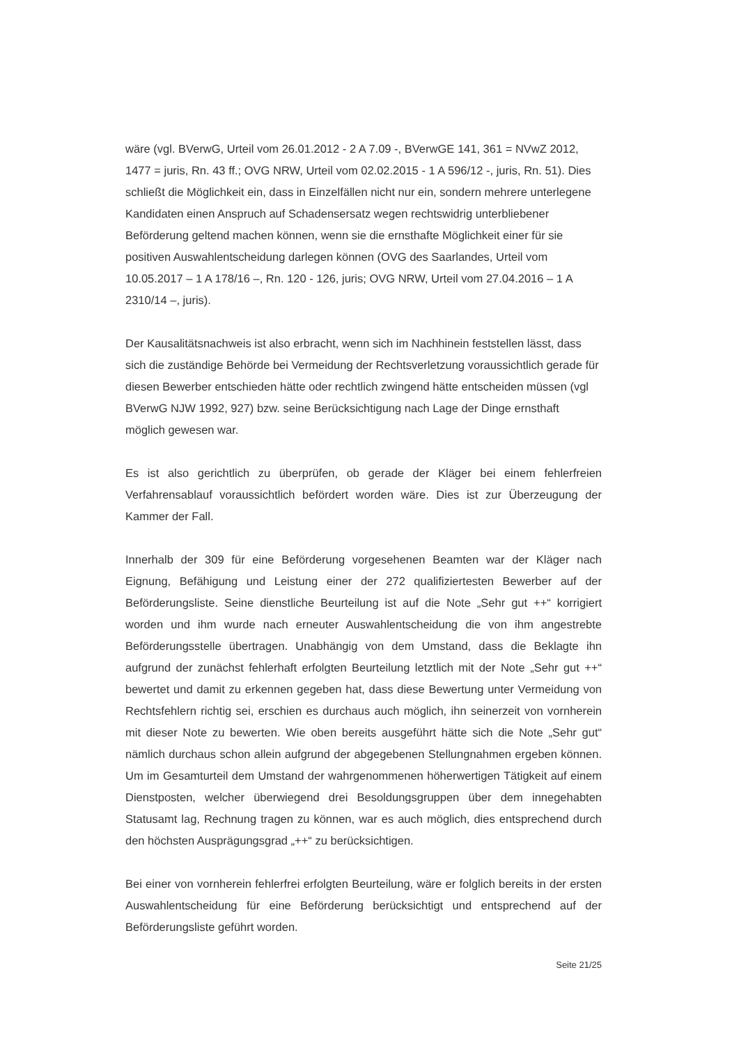wäre (vgl. BVerwG, Urteil vom 26.01.2012 - 2 A 7.09 -, BVerwGE 141, 361 = NVwZ 2012, 1477 = juris, Rn. 43 ff.; OVG NRW, Urteil vom 02.02.2015 - 1 A 596/12 -, juris, Rn. 51). Dies schließt die Möglichkeit ein, dass in Einzelfällen nicht nur ein, sondern mehrere unterlegene Kandidaten einen Anspruch auf Schadensersatz wegen rechtswidrig unterbliebener Beförderung geltend machen können, wenn sie die ernsthafte Möglichkeit einer für sie positiven Auswahlentscheidung darlegen können (OVG des Saarlandes, Urteil vom 10.05.2017 – 1 A 178/16 –, Rn. 120 - 126, juris; OVG NRW, Urteil vom 27.04.2016 – 1 A 2310/14 –, juris).
Der Kausalitätsnachweis ist also erbracht, wenn sich im Nachhinein feststellen lässt, dass sich die zuständige Behörde bei Vermeidung der Rechtsverletzung voraussichtlich gerade für diesen Bewerber entschieden hätte oder rechtlich zwingend hätte entscheiden müssen (vgl BVerwG NJW 1992, 927) bzw. seine Berücksichtigung nach Lage der Dinge ernsthaft möglich gewesen war.
Es ist also gerichtlich zu überprüfen, ob gerade der Kläger bei einem fehlerfreien Verfahrensablauf voraussichtlich befördert worden wäre. Dies ist zur Überzeugung der Kammer der Fall.
Innerhalb der 309 für eine Beförderung vorgesehenen Beamten war der Kläger nach Eignung, Befähigung und Leistung einer der 272 qualifiziertesten Bewerber auf der Beförderungsliste. Seine dienstliche Beurteilung ist auf die Note „Sehr gut ++“ korrigiert worden und ihm wurde nach erneuter Auswahlentscheidung die von ihm angestrebte Beförderungsstelle übertragen. Unabhängig von dem Umstand, dass die Beklagte ihn aufgrund der zunächst fehlerhaft erfolgten Beurteilung letztlich mit der Note „Sehr gut ++“ bewertet und damit zu erkennen gegeben hat, dass diese Bewertung unter Vermeidung von Rechtsfehlern richtig sei, erschien es durchaus auch möglich, ihn seinerzeit von vornherein mit dieser Note zu bewerten. Wie oben bereits ausgeführt hätte sich die Note „Sehr gut“ nämlich durchaus schon allein aufgrund der abgegebenen Stellungnahmen ergeben können. Um im Gesamturteil dem Umstand der wahrgenommenen höherwertigen Tätigkeit auf einem Dienstposten, welcher überwiegend drei Besoldungsgruppen über dem innegehabten Statusamt lag, Rechnung tragen zu können, war es auch möglich, dies entsprechend durch den höchsten Ausprägungsgrad „++“ zu berücksichtigen.
Bei einer von vornherein fehlerfrei erfolgten Beurteilung, wäre er folglich bereits in der ersten Auswahlentscheidung für eine Beförderung berücksichtigt und entsprechend auf der Beförderungsliste geführt worden.
Seite 21/25